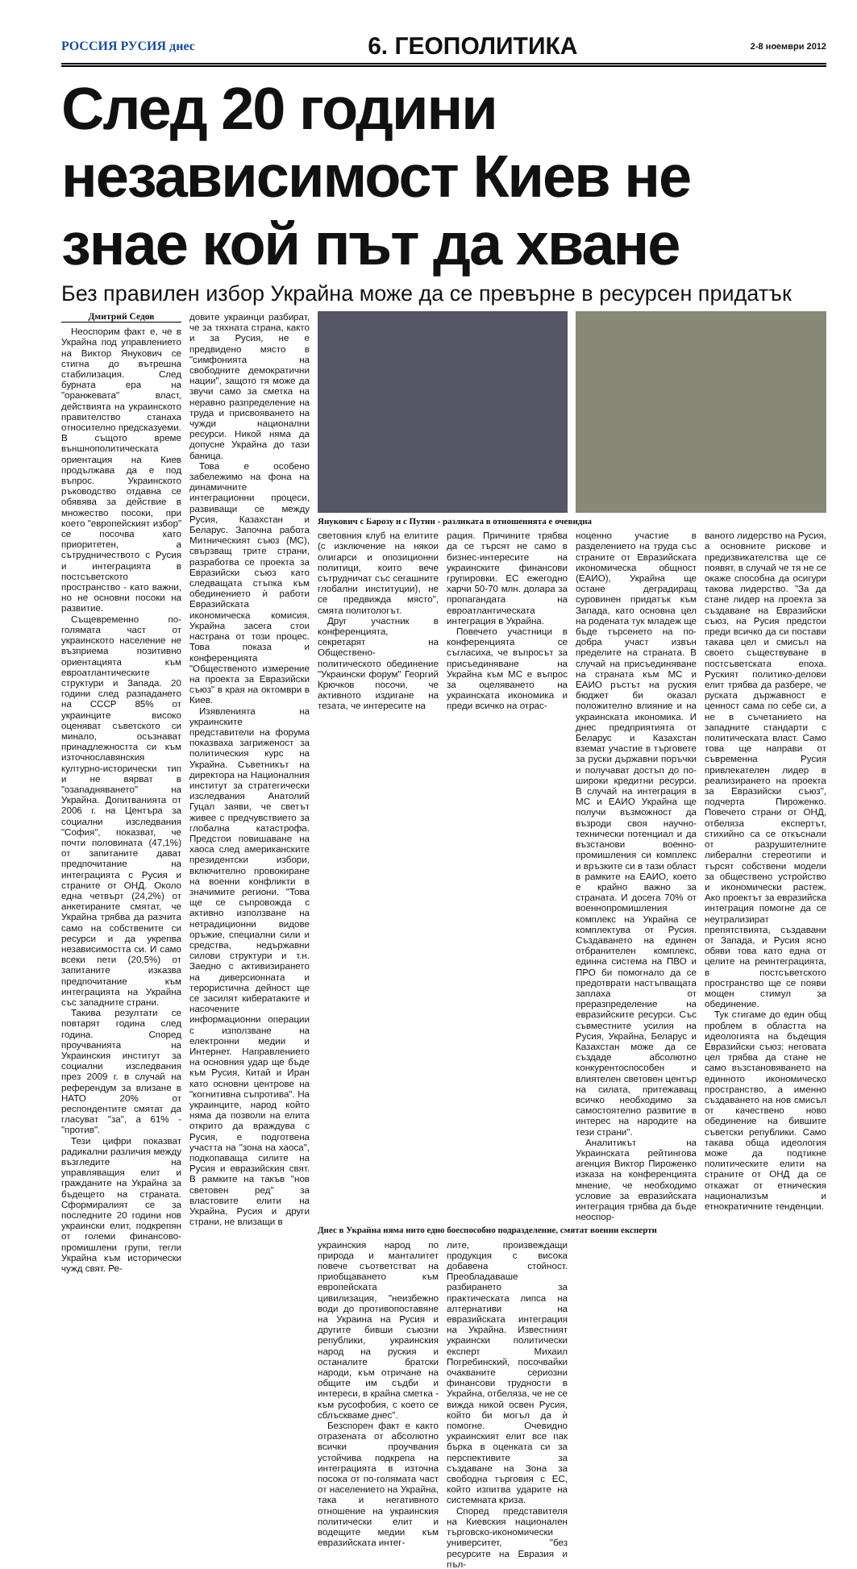РОССИЯ РУСИЯ днес 6. ГЕОПОЛИТИКА 2-8 ноември 2012
След 20 години независимост Киев не знае кой път да хване
Без правилен избор Украйна може да се превърне в ресурсен придатък
Дмитрий Седов
Неоспорим факт е, че в Украйна под управлението на Виктор Янукович се стигна до вътрешна стабилизация. След бурната ера на "оранжевата" власт, действията на украинското правителство станаха относително предсказуеми. В същото време външнополитическата ориентация на Киев продължава да е под въпрос. Украинското ръководство отдавна се обявява за действие в множество посоки, при което "европейският избор" се посочва като приоритетен, а сътрудничеството с Русия и интеграцията в постсъветското пространство - като важни, но не основни посоки на развитие.
Същевременно по-голямата част от украинското население не възприема позитивно ориентацията към евроатлантическите структури и Запада. 20 години след разпадането на СССР 85% от украинците високо оценяват съветското си минало, осъзнават принадлежността си към източнославянския културно-исторически тип и не вярват в "озападняването" на Украйна. Допитванията от 2006 г. на Центъра за социални изследвания "София", показват, че почти половината (47,1%) от запитаните дават предпочитание на интеграцията с Русия и страните от ОНД. Около една четвърт (24,2%) от анкетираните смятат, че Украйна трябва да разчита само на собствените си ресурси и да укрепва независимостта си. И само всеки пети (20,5%) от запитаните изказва предпочитание към интеграцията на Украйна със западните страни.
Такива резултати се повтарят година след година. Според проучванията на Украинския институт за социални изследвания през 2009 г. в случай на референдум за влизане в НАТО 20% от респондентите смятат да гласуват "за", а 61% - "против".
Тези цифри показват радикални различия между възгледите на управляващия елит и гражданите на Украйна за бъдещето на страната. Сформиралият се за последните 20 години нов украински елит, подкрепян от големи финансово-промишлени групи, тегли Украйна към исторически чужд свят. Ре-
довите украинци разбират, че за тяхната страна, както и за Русия, не е предвидено място в "симфонията на свободните демократични нации", защото тя може да звучи само за сметка на неравно разпределение на труда и присвояването на чужди национални ресурси. Никой няма да допусне Украйна до тази баница.
Това е особено забележимо на фона на динамичните интеграционни процеси, развиващи се между Русия, Казахстан и Беларус. Започна работа Митническият съюз (МС), свързващ трите страни, разработва се проекта за Евразийски съюз като следващата стъпка към обединението ѝ работи Евразийската икономическа комисия. Украйна засега стои настрана от този процес. Това показа и конференцията "Общественото измерение на проекта за Евразийски съюз" в края на октомври в Киев.
Изявленията на украинските представители на форума показваха загриженост за политическия курс на Украйна. Съветникът на директора на Националния институт за стратегически изследвания Анатолий Гуцал заяви, че светът живее с предчувствието за глобална катастрофа. Предстои повишаване на хаоса след американските президентски избори, включително провокиране на военни конфликти в значимите региони. "Това ще се съпровожда с активно използване на нетрадиционни видове оръжие, специални сили и средства, недържавни силови структури и т.н. Заедно с активизирането на диверсионната и терористична дейност ще се засилят кибератаките и насочените информационни операции с използване на електронни медии и Интернет. Направлението на основния удар ще бъде към Русия, Китай и Иран като основни центрове на "когнитивна съпротива". На украинците, народ който няма да позволи на елита открито да враждува с Русия, е подготвена участта на "зона на хаоса", подкопаваща силите на Русия и евразийския свят. В рамките на такъв "нов световен ред" за властовите елити на Украйна, Русия и други страни, не влизащи в
Янукович с Барозу и с Путин - разликата в отношенията е очевидна
световния клуб на елитите (с изключение на някои олигарси и опозиционни политици, които вече сътрудничат със сегашните глобални институции), не се предвижда място", смята политологът.
Друг участник в конференцията, секретарят на Обществено-политическото обединение "Украински форум" Георгий Крючков посочи, че активното издигане на тезата, че интересите на
рация. Причините трябва да се търсят не само в бизнес-интересите на украинските финансови групировки. ЕС ежегодно харчи 50-70 млн. долара за пропагандата на евроатлантическата интеграция в Украйна.
Повечето участници в конференцията се съгласиха, че въпросът за присъединяване на Украйна към МС е въпрос за оцеляването на украинската икономика и преди всичко на отрас-
ноценно участие в разделението на труда със страните от Евразийската икономическа общност (ЕАИО), Украйна ще остане деградиращ суровинен придатък към Запада, като основна цел на родената тук младеж ще бъде търсенето на по-добра участ извън пределите на страната. В случай на присъединяване на страната към МС и ЕАИО ръстът на руския бюджет би оказал положително влияние и на украинската икономика. И днес предприятията от Беларус и Казахстан вземат участие в търговете за руски държавни поръчки и получават достъп до по-широки кредитни ресурси. В случай на интеграция в МС и ЕАИО Украйна ще получи възможност да възроди своя научно-технически потенциал и да възстанови военно-промишления си комплекс и връзките си в тази област в рамките на ЕАИО, което е крайно важно за страната. И досега 70% от военнопромишления комплекс на Украйна се комплектува от Русия. Създаването на единен отбранителен комплекс, единна система на ПВО и ПРО би помогнало да се предотврати настъпващата заплаха от преразпределение на евразийските ресурси. Със съвместните усилия на Русия, Украйна, Беларус и Казахстан може да се създаде абсолютно конкурентоспособен и влиятелен световен център на силата, притежаващ всичко необходимо за самостоятелно развитие в интерес на народите на тези страни".
Аналитикът на Украинската рейтингова агенция Виктор Пироженко изказа на конференцията мнение, че необходимо условие за евразийската интеграция трябва да бъде неоспор-
ваното лидерство на Русия, а основните рискове и предизвикателства ще се появят, в случай че тя не се окаже способна да осигури такова лидерство. "За да стане лидер на проекта за създаване на Евразийски съюз, на Русия предстои преди всичко да си постави такава цел и смисъл на своето съществуване в постсъветската епоха. Руският политико-делови елит трябва да разбере, че руската държавност е ценност сама по себе си, а не в съчетанието на западните стандарти с политическата власт. Само това ще направи от съвременна Русия привлекателен лидер в реализирането на проекта за Евразийски съюз", подчерта Пироженко. Повечето страни от ОНД, отбеляза експертът, стихийно са се откъснали от разрушителните либерални стереотипи и търсят собствени модели за обществено устройство и икономически растеж. Ако проектът за евразийска интеграция помогне да се неутрализират препятствията, създавани от Запада, и Русия ясно обяви това като една от целите на реинтеграцията, в постсъветското пространство ще се появи мощен стимул за обединение.
Тук стигаме до един общ проблем в областта на идеологията на бъдещия Евразийски съюз: неговата цел трябва да стане не само възстановяването на единното икономическо пространство, а именно създаването на нов смисъл от качествено ново обединение на бившите съветски републики. Само такава обща идеология може да подтикне политическите елити на страните от ОНД да се откажат от етническия национализъм и етнократичните тенденции.
Днес в Украйна няма нито едно боеспособно подразделение, смятат военни експерти
украинския народ по природа и манталитет повече съответстват на приобщаването към европейската цивилизация, "неизбежно води до противопоставяне на Украина на Русия и другите бивши съюзни републики, украинския народ на руския и останалите братски народи, към отричане на общите им съдби и интереси, в крайна сметка - към русофобия, с което се сблъскваме днес".
Безспорен факт е както отразената от абсолютно всички проучвания устойчива подкрепа на интеграцията в източна посока от по-голямата част от населението на Украйна, така и негативното отношение на украинския политически елит и водещите медии към евразийската интег-
лите, произвеждащи продукция с висока добавена стойност. Преобладаваше разбирането за практическата липса на алтернативи на евразийската интеграция на Украйна. Известният украински политически експерт Михаил Погребинский, посочвайки очакваните сериозни финансови трудности в Украйна, отбеляза, че не се вижда никой освен Русия, който би могъл да ѝ помогне. Очевидно украинският елит все пак бърка в оценката си за перспективите за създаване на Зона за свободна търговия с ЕС, който изпитва ударите на системната криза.
Според представителя на Киевския национален търговско-икономически университет, "без ресурсите на Евразия и пъл-